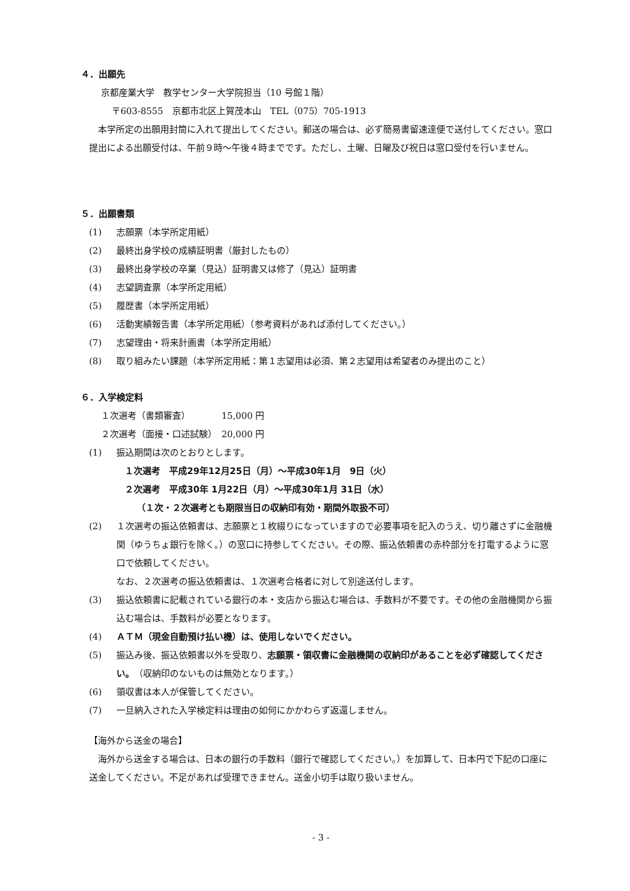４．出願先
京都産業大学　教学センター大学院担当（10 号館１階）
〒603-8555　京都市北区上賀茂本山　TEL（075）705-1913
　本学所定の出願用封筒に入れて提出してください。郵送の場合は、必ず簡易書留速達便で送付してください。窓口提出による出願受付は、午前９時～午後４時までです。ただし、土曜、日曜及び祝日は窓口受付を行いません。
５．出願書類
(1) 志願票（本学所定用紙）
(2) 最終出身学校の成績証明書（厳封したもの）
(3) 最終出身学校の卒業（見込）証明書又は修了（見込）証明書
(4) 志望調査票（本学所定用紙）
(5) 履歴書（本学所定用紙）
(6) 活動実績報告書（本学所定用紙）（参考資料があれば添付してください。）
(7) 志望理由・将来計画書（本学所定用紙）
(8) 取り組みたい課題（本学所定用紙：第１志望用は必須、第２志望用は希望者のみ提出のこと）
６．入学検定料
１次選考（書類審査）　　　　15,000 円
２次選考（面接・口述試験）　20,000 円
(1) 振込期間は次のとおりとします。
１次選考　平成29年12月25日（月）～平成30年1月　9日（火）
２次選考　平成30年 1月22日（月）～平成30年1月 31日（水）
（１次・２次選考とも期限当日の収納印有効・期間外取扱不可）
(2) １次選考の振込依頼書は、志願票と１枚綴りになっていますので必要事項を記入のうえ、切り離さずに金融機関（ゆうちょ銀行を除く。）の窓口に持参してください。その際、振込依頼書の赤枠部分を打電するように窓口で依頼してください。
なお、２次選考の振込依頼書は、１次選考合格者に対して別途送付します。
(3) 振込依頼書に記載されている銀行の本・支店から振込む場合は、手数料が不要です。その他の金融機関から振込む場合は、手数料が必要となります。
(4) ＡＴＭ（現金自動預け払い機）は、使用しないでください。
(5) 振込み後、振込依頼書以外を受取り、志願票・領収書に金融機関の収納印があることを必ず確認してください。（収納印のないものは無効となります。）
(6) 領収書は本人が保管してください。
(7) 一旦納入された入学検定料は理由の如何にかかわらず返還しません。
【海外から送金の場合】
　海外から送金する場合は、日本の銀行の手数料（銀行で確認してください。）を加算して、日本円で下記の口座に送金してください。不足があれば受理できません。送金小切手は取り扱いません。
- 3 -